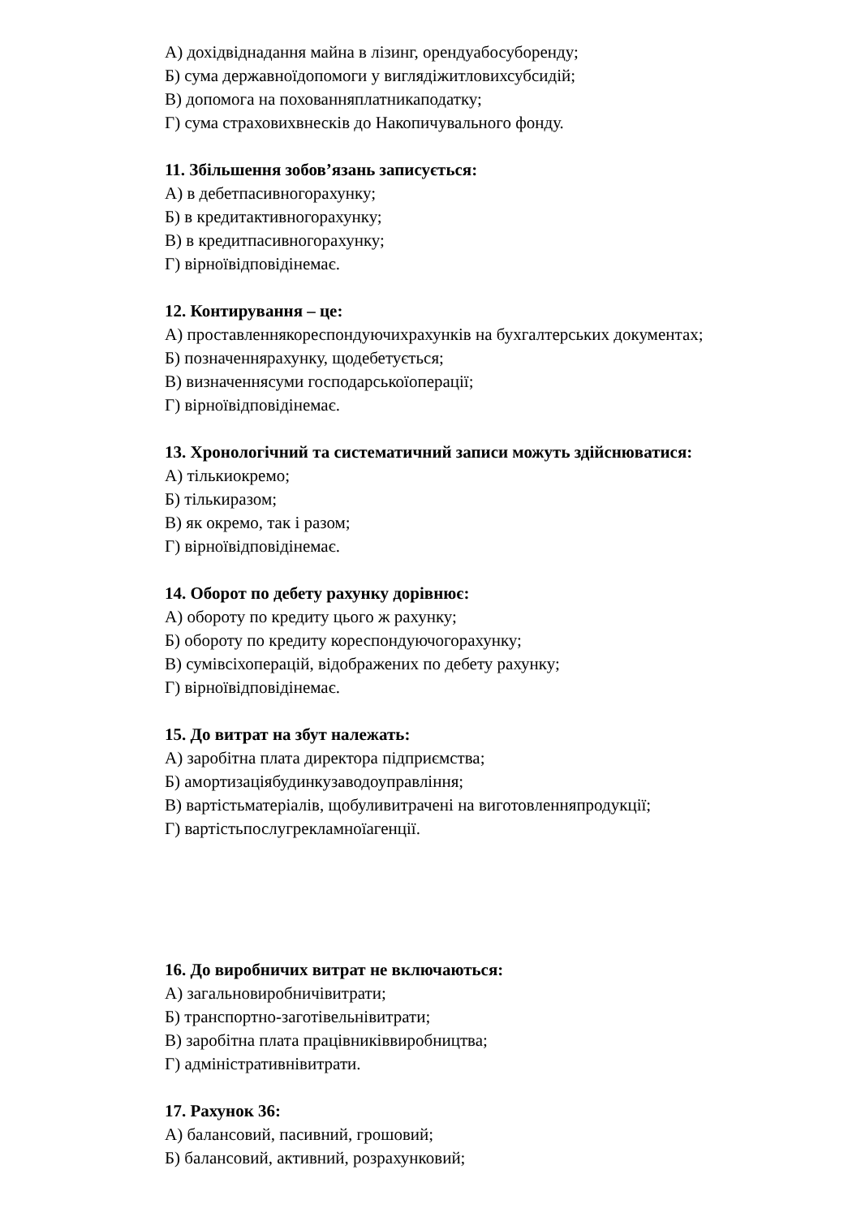А) дохідвіднадання майна в лізинг, орендуабосуборенду;
Б) сума державноїдопомоги у виглядіжитловихсубсидій;
В) допомога на похованняплатникаподатку;
Г) сума страховихвнесків до Накопичувального фонду.
11. Збільшення зобов’язань записується:
А) в дебетпасивногорахунку;
Б) в кредитактивногорахунку;
В) в кредитпасивногорахунку;
Г) вірноївідповідінемає.
12. Контирування – це:
А) проставленнякореспондуючихрахунків на бухгалтерських документах;
Б) позначеннярахунку, щодебетується;
В) визначеннясуми господарськоїоперації;
Г) вірноївідповідінемає.
13. Хронологічний та систематичний записи можуть здійснюватися:
А) тількиокремо;
Б) тількиразом;
В) як окремо, так і разом;
Г) вірноївідповідінемає.
14. Оборот по дебету рахунку дорівнює:
А) обороту по кредиту цього ж рахунку;
Б) обороту по кредиту кореспондуючогорахунку;
В) сумівсіхоперацій, відображених по дебету рахунку;
Г) вірноївідповідінемає.
15. До витрат на збут належать:
А) заробітна плата директора підприємства;
Б) амортизаціябудинкузаводоуправління;
В) вартістьматеріалів, щобуливитрачені на виготовленняпродукції;
Г) вартістьпослугрекламноїагенції.
16. До виробничих витрат не включаються:
А) загальновиробничівитрати;
Б) транспортно-заготівельнівитрати;
В) заробітна плата працівниківвиробництва;
Г) адміністративнівитрати.
17. Рахунок 36:
А) балансовий, пасивний, грошовий;
Б) балансовий, активний, розрахунковий;